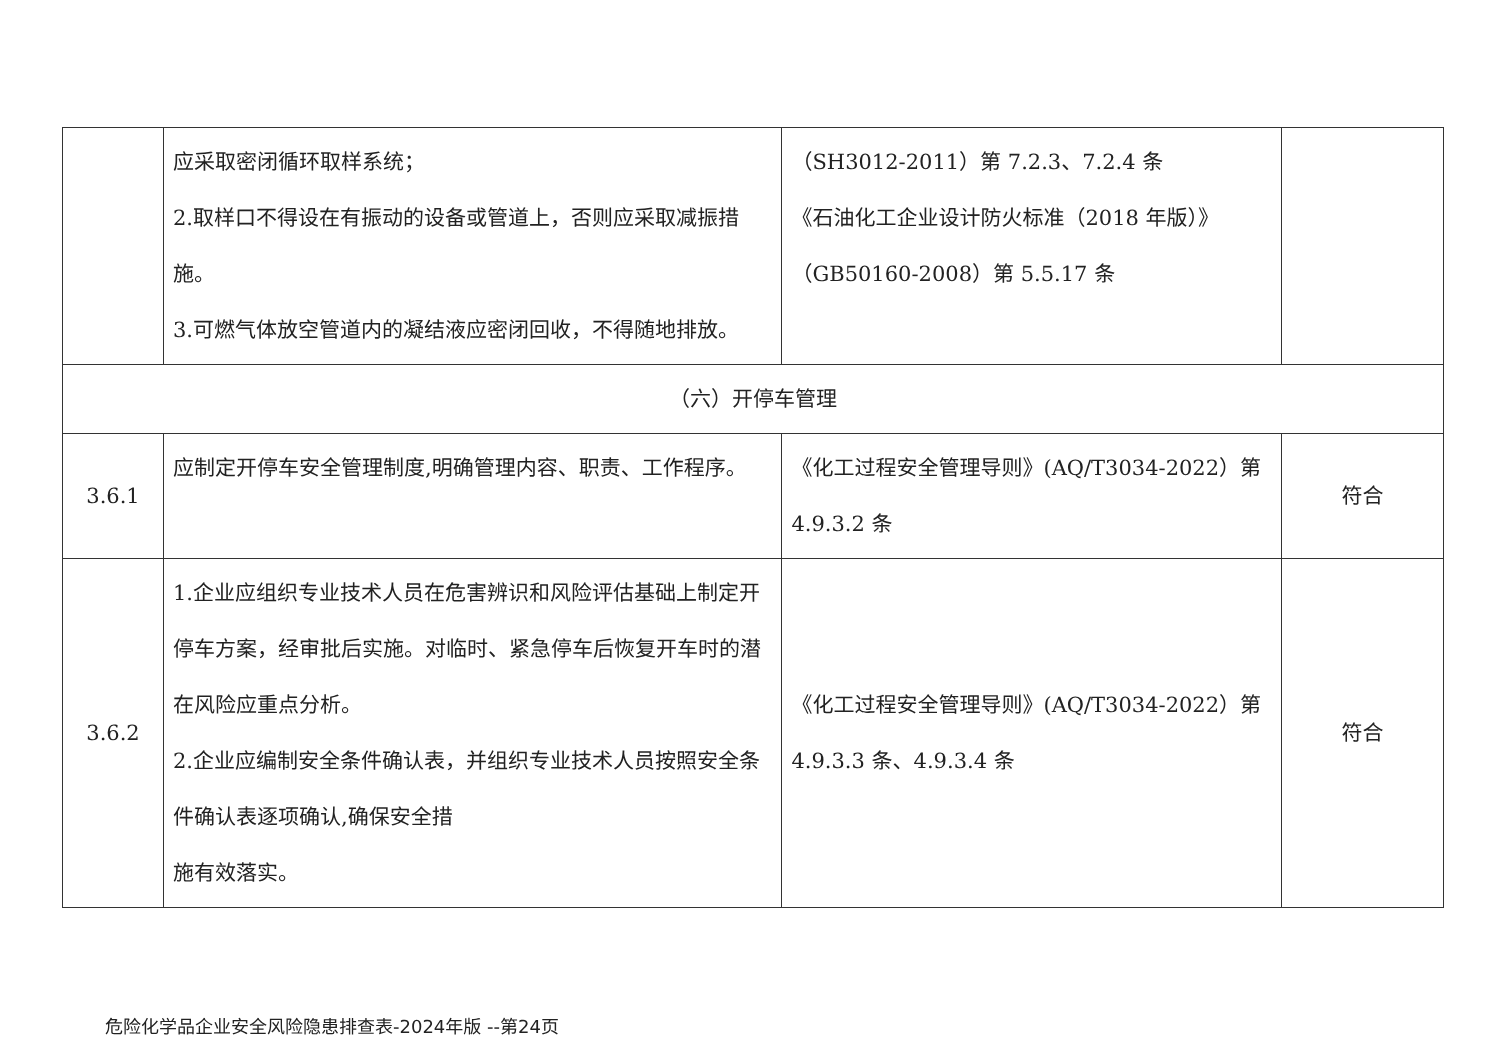| | 应采取密闭循环取样系统； 2.取样口不得设在有振动的设备或管道上，否则应采取减振措施。 3.可燃气体放空管道内的凝结液应密闭回收，不得随地排放。 | （SH3012-2011）第 7.2.3、7.2.4 条 《石油化工企业设计防火标准（2018 年版）》（GB50160-2008）第 5.5.17 条 | |
| （六）开停车管理 | | | |
| 3.6.1 | 应制定开停车安全管理制度,明确管理内容、职责、工作程序。 | 《化工过程安全管理导则》(AQ/T3034-2022）第 4.9.3.2 条 | 符合 |
| 3.6.2 | 1.企业应组织专业技术人员在危害辨识和风险评估基础上制定开停车方案，经审批后实施。对临时、紧急停车后恢复开车时的潜在风险应重点分析。 2.企业应编制安全条件确认表，并组织专业技术人员按照安全条件确认表逐项确认,确保安全措 施有效落实。 | 《化工过程安全管理导则》(AQ/T3034-2022）第 4.9.3.3 条、4.9.3.4 条 | 符合 |
危险化学品企业安全风险隐患排查表-2024年版 --第24页